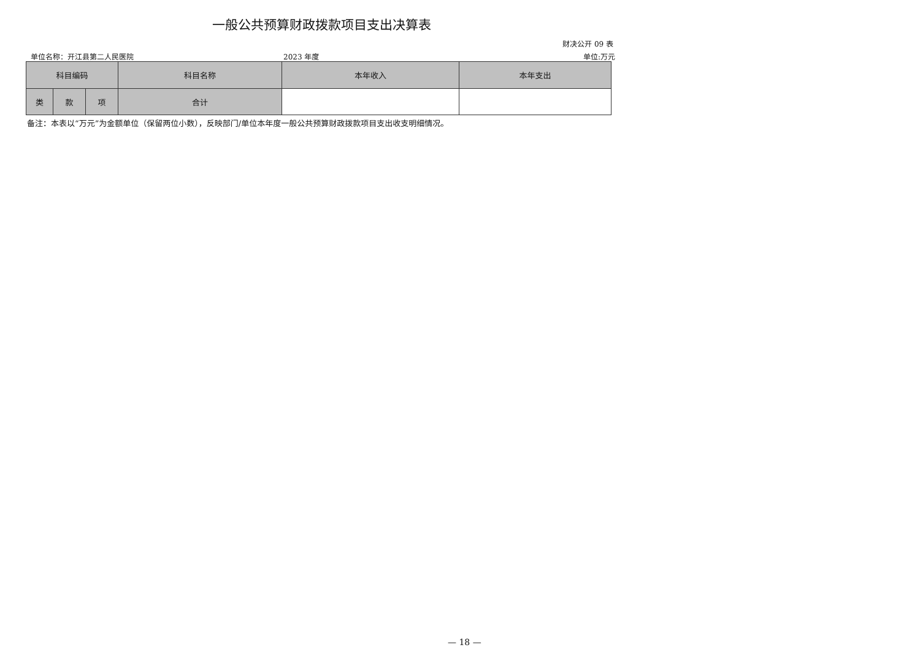一般公共预算财政拨款项目支出决算表
财决公开 09 表
单位名称：开江县第二人民医院 2023 年度 单位:万元
| 科目编码 | | | 科目名称 | 本年收入 | 本年支出 |
| --- | --- | --- | --- | --- | --- |
| 类 | 款 | 项 | | | |
| | | | 合计 | | |
备注：本表以“万元”为金额单位（保留两位小数），反映部门/单位本年度一般公共预算财政拨款项目支出收支明细情况。
— 18 —